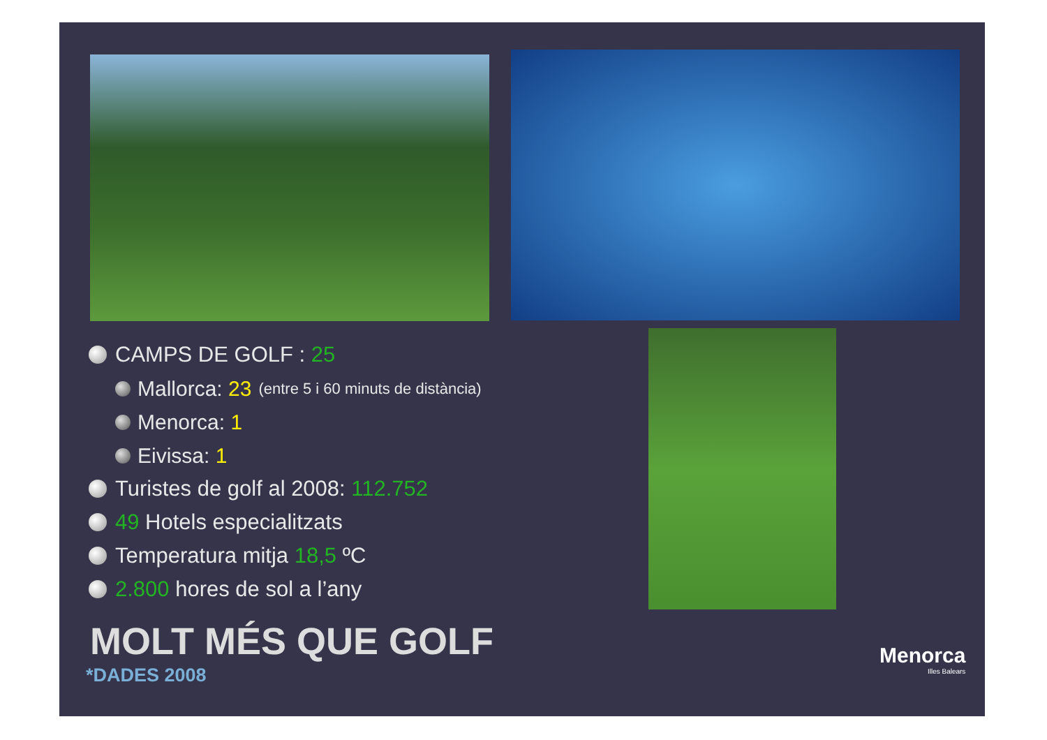CAMPS DE GOLF : 25
Mallorca: 23 (entre 5 i 60 minuts de distància)
Menorca: 1
Eivissa: 1
Turistes de golf al 2008: 112.752
49 Hotels especialitzats
Temperatura mitja 18,5 ºC
2.800 hores de sol a l’any
MOLT MÉS QUE GOLF
*DADES 2008
Menorca
Illes Balears